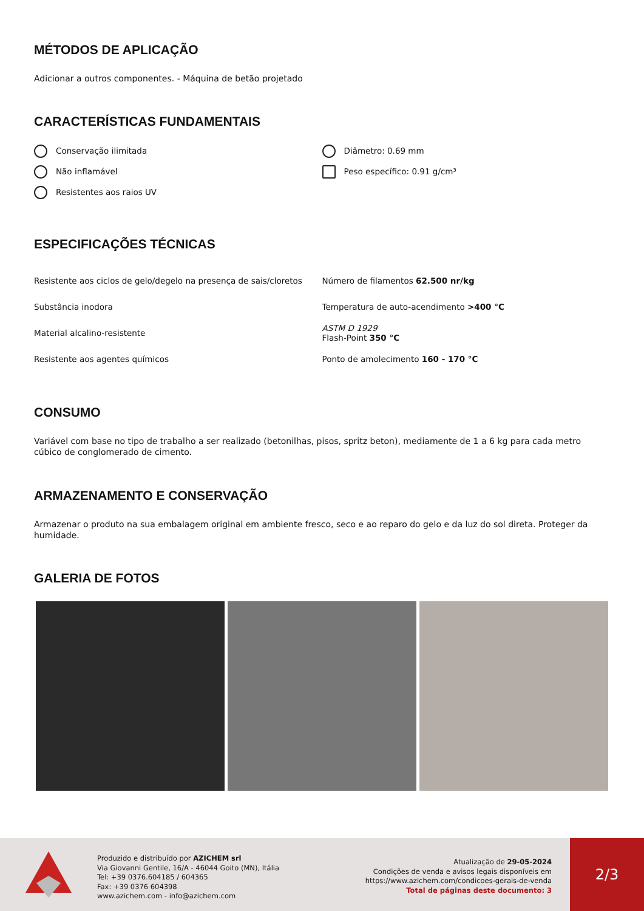MÉTODOS DE APLICAÇÃO
Adicionar a outros componentes. - Máquina de betão projetado
CARACTERÍSTICAS FUNDAMENTAIS
Conservação ilimitada
Não inflamável
Resistentes aos raios UV
Diâmetro: 0.69 mm
Peso específico: 0.91 g/cm³
ESPECIFICAÇÕES TÉCNICAS
| Resistente aos ciclos de gelo/degelo na presença de sais/cloretos | Número de filamentos 62.500 nr/kg |
| Substância inodora | Temperatura de auto-acendimento >400 °C |
| Material alcalino-resistente | ASTM D 1929 Flash-Point 350 °C |
| Resistente aos agentes químicos | Ponto de amolecimento 160 - 170 °C |
CONSUMO
Variável com base no tipo de trabalho a ser realizado (betonilhas, pisos, spritz beton), mediamente de 1 a 6 kg para cada metro cúbico de conglomerado de cimento.
ARMAZENAMENTO E CONSERVAÇÃO
Armazenar o produto na sua embalagem original em ambiente fresco, seco e ao reparo do gelo e da luz do sol direta. Proteger da humidade.
GALERIA DE FOTOS
Produzido e distribuído por AZICHEM srl
Via Giovanni Gentile, 16/A - 46044 Goito (MN), Itália
Tel: +39 0376.604185 / 604365
Fax: +39 0376 604398
www.azichem.com - info@azichem.com
Atualização de 29-05-2024
Condições de venda e avisos legais disponíveis em
https://www.azichem.com/condicoes-gerais-de-venda
Total de páginas deste documento: 3
2/3